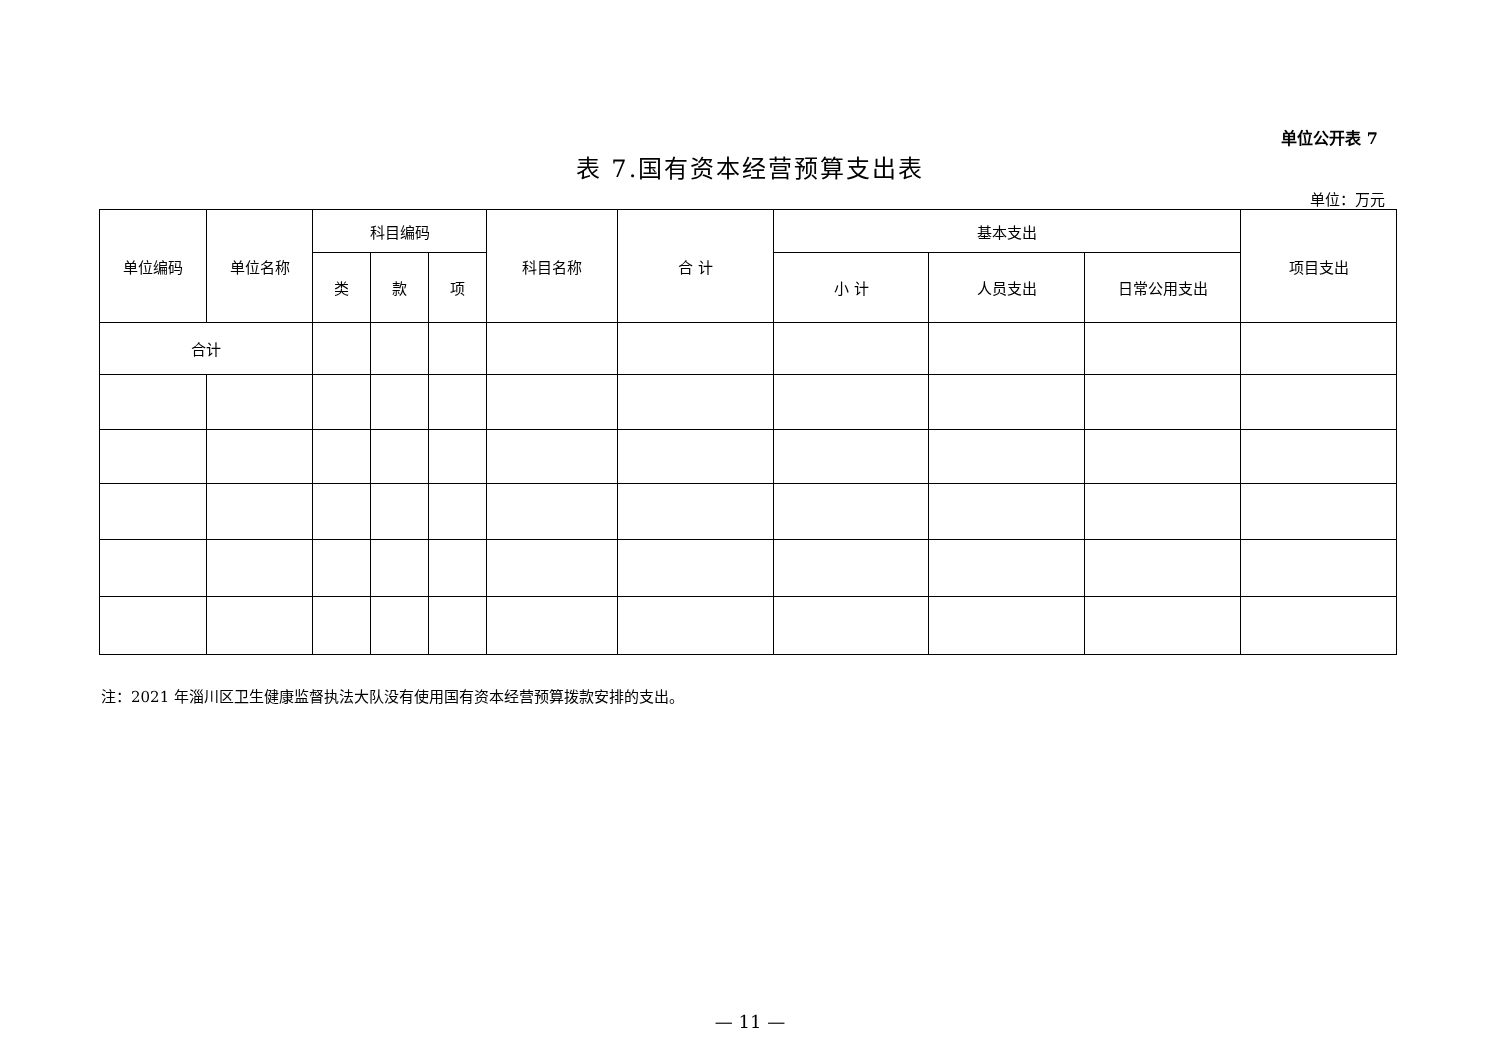单位公开表 7
表 7.国有资本经营预算支出表
单位：万元
| 单位编码 | 单位名称 | 科目编码 | | | 科目名称 | 合 计 | 基本支出 | | | 项目支出 |
| --- | --- | --- | --- | --- | --- | --- | --- | --- | --- | --- |
| | | 类 | 款 | 项 | | | 小 计 | 人员支出 | 日常公用支出 | |
| 合计 | | | | | | | | | | |
注：2021 年淄川区卫生健康监督执法大队没有使用国有资本经营预算拨款安排的支出。
— 11 —